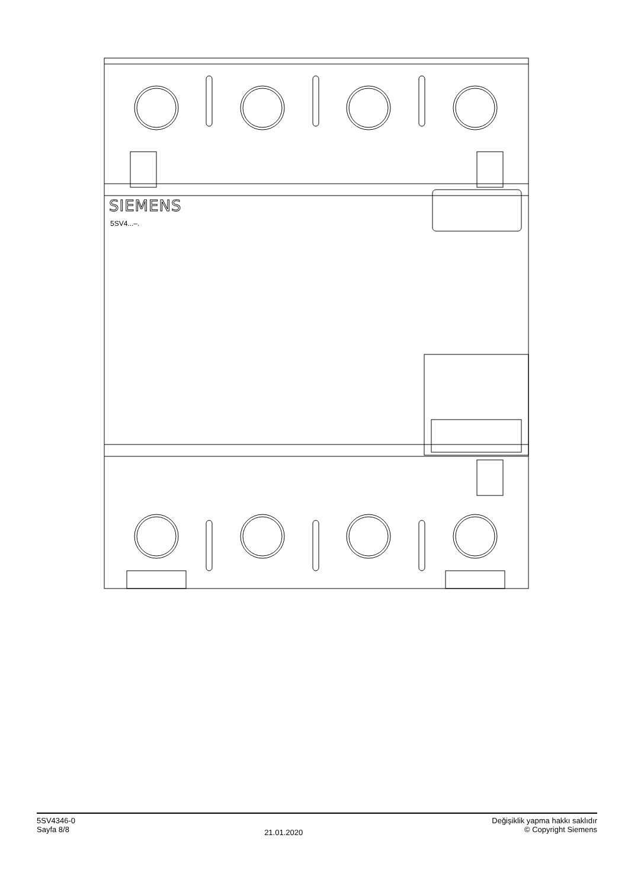SIEMENS
5SV4...–.
5SV4346-0
Sayfa 8/8
21.01.2020
Değişiklik yapma hakkı saklıdır
© Copyright Siemens